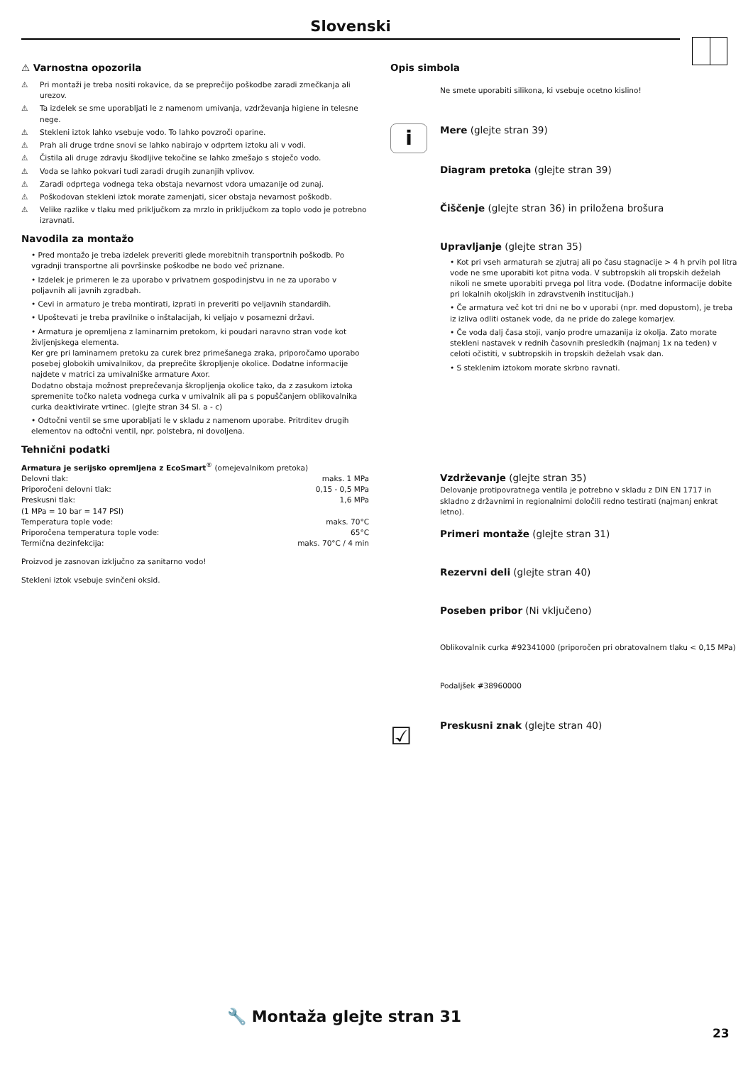Slovenski
⚠ Varnostna opozorila
⚠ Pri montaži je treba nositi rokavice, da se preprečijo poškodbe zaradi zmečkanja ali urezov.
⚠ Ta izdelek se sme uporabljati le z namenom umivanja, vzdrževanja higiene in telesne nege.
⚠ Stekleni iztok lahko vsebuje vodo. To lahko povzroči oparine.
⚠ Prah ali druge trdne snovi se lahko nabirajo v odprtem iztoku ali v vodi.
⚠ Čistila ali druge zdravju škodljive tekočine se lahko zmešajo s stoječo vodo.
⚠ Voda se lahko pokvari tudi zaradi drugih zunanjih vplivov.
⚠ Zaradi odprtega vodnega teka obstaja nevarnost vdora umazanije od zunaj.
⚠ Poškodovan stekleni iztok morate zamenjati, sicer obstaja nevarnost poškodb.
⚠ Velike razlike v tlaku med priključkom za mrzlo in priključkom za toplo vodo je potrebno izravnati.
Navodila za montažo
• Pred montažo je treba izdelek preveriti glede morebitnih transportnih poškodb. Po vgradnji transportne ali površinske poškodbe ne bodo več priznane.
• Izdelek je primeren le za uporabo v privatnem gospodinjstvu in ne za uporabo v poljavnih ali javnih zgradbah.
• Cevi in armaturo je treba montirati, izprati in preveriti po veljavnih standardih.
• Upoštevati je treba pravilnike o inštalacijah, ki veljajo v posamezni državi.
• Armatura je opremljena z laminarnim pretokom, ki poudari naravno stran vode kot življenjskega elementa.
Ker gre pri laminarnem pretoku za curek brez primešanega zraka, priporočamo uporabo posebej globokih umivalnikov, da preprečite škropljenje okolice. Dodatne informacije najdete v matrici za umivalniške armature Axor.
Dodatno obstaja možnost preprečevanja škropljenja okolice tako, da z zasukom iztoka spremenite točko naleta vodnega curka v umivalnik ali pa s popuščanjem oblikovalnika curka deaktivirate vrtinec. (glejte stran 34 Sl. a - c)
• Odtočni ventil se sme uporabljati le v skladu z namenom uporabe. Pritrditev drugih elementov na odtočni ventil, npr. polstebra, ni dovoljena.
Tehnični podatki
Armatura je serijsko opremljena z EcoSmart<sup>®</sup> (omejevalnikom pretoka)
| Delovni tlak: | maks. 1 MPa |
| Priporočeni delovni tlak: | 0,15 - 0,5 MPa |
| Preskusni tlak: | 1,6 MPa |
| (1 MPa = 10 bar = 147 PSI) | |
| Temperatura tople vode: | maks. 70°C |
| Priporočena temperatura tople vode: | 65°C |
| Termična dezinfekcija: | maks. 70°C / 4 min |
Proizvod je zasnovan izključno za sanitarno vodo!
Stekleni iztok vsebuje svinčeni oksid.
Opis simbola
Ne smete uporabiti silikona, ki vsebuje ocetno kislino!
i
Mere (glejte stran 39)
Diagram pretoka (glejte stran 39)
Čiščenje (glejte stran 36) in priložena brošura
Upravljanje (glejte stran 35)
• Kot pri vseh armaturah se zjutraj ali po času stagnacije > 4 h prvih pol litra vode ne sme uporabiti kot pitna voda. V subtropskih ali tropskih deželah nikoli ne smete uporabiti prvega pol litra vode. (Dodatne informacije dobite pri lokalnih okoljskih in zdravstvenih institucijah.)
• Če armatura več kot tri dni ne bo v uporabi (npr. med dopustom), je treba iz izliva odliti ostanek vode, da ne pride do zalege komarjev.
• Če voda dalj časa stoji, vanjo prodre umazanija iz okolja. Zato morate stekleni nastavek v rednih časovnih presledkih (najmanj 1x na teden) v celoti očistiti, v subtropskih in tropskih deželah vsak dan.
• S steklenim iztokom morate skrbno ravnati.
Vzdrževanje (glejte stran 35)
Delovanje protipovratnega ventila je potrebno v skladu z DIN EN 1717 in skladno z državnimi in regionalnimi določili redno testirati (najmanj enkrat letno).
Primeri montaže (glejte stran 31)
Rezervni deli (glejte stran 40)
Poseben pribor (Ni vključeno)
Oblikovalnik curka #92341000 (priporočen pri obratovalnem tlaku < 0,15 MPa)
Podaljšek #38960000
☑
Preskusni znak (glejte stran 40)
🔧 Montaža glejte stran 31
23